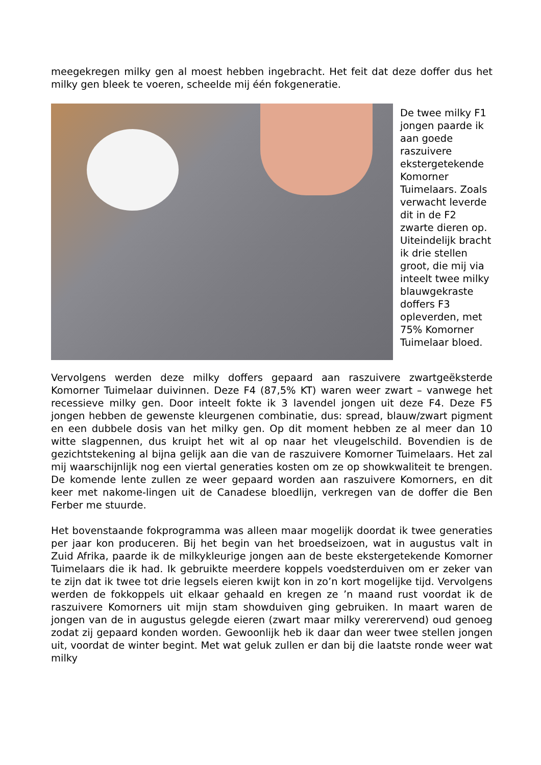meegekregen milky gen al moest hebben ingebracht. Het feit dat deze doffer dus het milky gen bleek te voeren, scheelde mij één fokgeneratie.
De twee milky F1 jongen paarde ik aan goede raszuivere ekstergetekende Komorner Tuimelaars. Zoals verwacht leverde dit in de F2 zwarte dieren op. Uiteindelijk bracht ik drie stellen groot, die mij via inteelt twee milky blauwgekraste doffers F3 opleverden, met 75% Komorner Tuimelaar bloed.
Vervolgens werden deze milky doffers gepaard aan raszuivere zwartgeëksterde Komorner Tuimelaar duivinnen. Deze F4 (87,5% KT) waren weer zwart – vanwege het recessieve milky gen. Door inteelt fokte ik 3 lavendel jongen uit deze F4. Deze F5 jongen hebben de gewenste kleurgenen combinatie, dus: spread, blauw/zwart pigment en een dubbele dosis van het milky gen. Op dit moment hebben ze al meer dan 10 witte slagpennen, dus kruipt het wit al op naar het vleugelschild. Bovendien is de gezichtstekening al bijna gelijk aan die van de raszuivere Komorner Tuimelaars. Het zal mij waarschijnlijk nog een viertal generaties kosten om ze op showkwaliteit te brengen. De komende lente zullen ze weer gepaard worden aan raszuivere Komorners, en dit keer met nakome-lingen uit de Canadese bloedlijn, verkregen van de doffer die Ben Ferber me stuurde.
Het bovenstaande fokprogramma was alleen maar mogelijk doordat ik twee generaties per jaar kon produceren. Bij het begin van het broedseizoen, wat in augustus valt in Zuid Afrika, paarde ik de milkykleurige jongen aan de beste ekstergetekende Komorner Tuimelaars die ik had. Ik gebruikte meerdere koppels voedsterduiven om er zeker van te zijn dat ik twee tot drie legsels eieren kwijt kon in zo’n kort mogelijke tijd. Vervolgens werden de fokkoppels uit elkaar gehaald en kregen ze ’n maand rust voordat ik de raszuivere Komorners uit mijn stam showduiven ging gebruiken. In maart waren de jongen van de in augustus gelegde eieren (zwart maar milky vererervend) oud genoeg zodat zij gepaard konden worden. Gewoonlijk heb ik daar dan weer twee stellen jongen uit, voordat de winter begint. Met wat geluk zullen er dan bij die laatste ronde weer wat milky